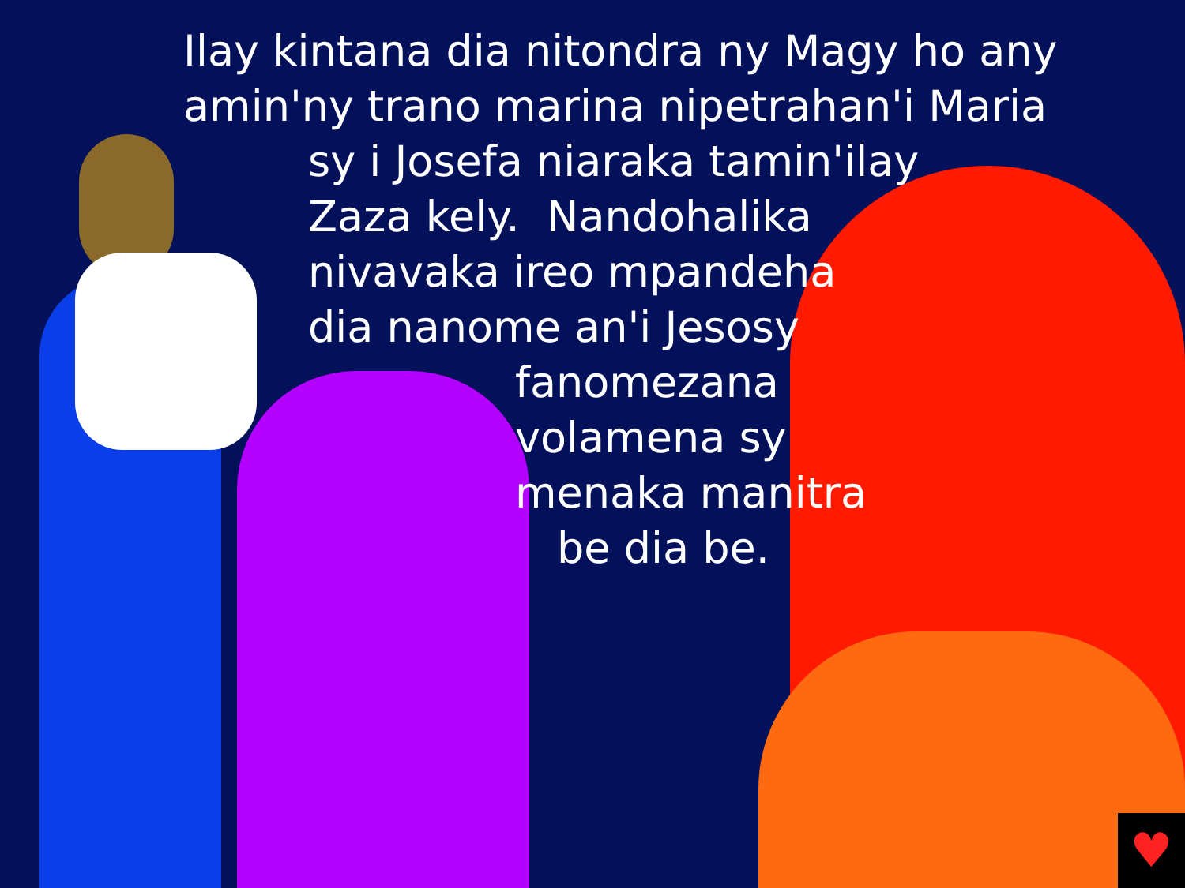♥
Ilay kintana dia nitondra ny Magy ho any
amin'ny trano marina nipetrahan'i Maria
sy i Josefa niaraka tamin'ilay
Zaza kely. Nandohalika
nivavaka ireo mpandeha
dia nanome an'i Jesosy
fanomezana
volamena sy
menaka manitra
be dia be.